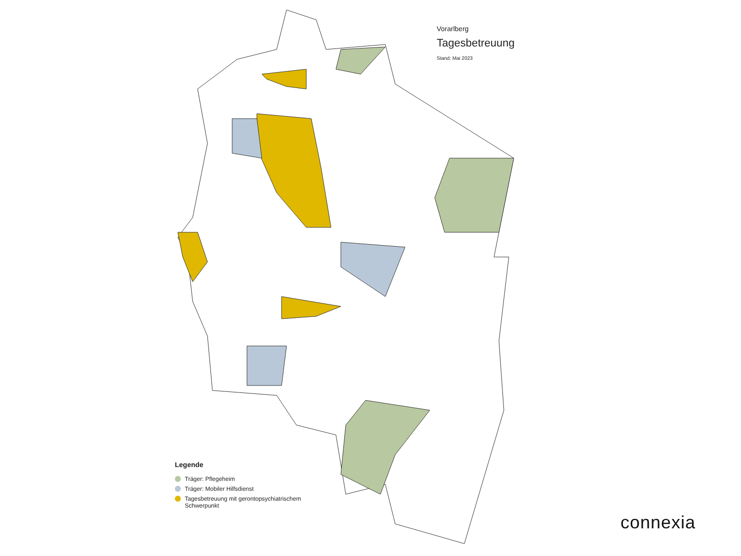Vorarlberg
Tagesbetreuung
Stand: Mai 2023
Legende
Träger: Pflegeheim
Träger: Mobiler Hilfsdienst
Tagesbetreuung mit gerontopsychiatrischem
Schwerpunkt
connexia